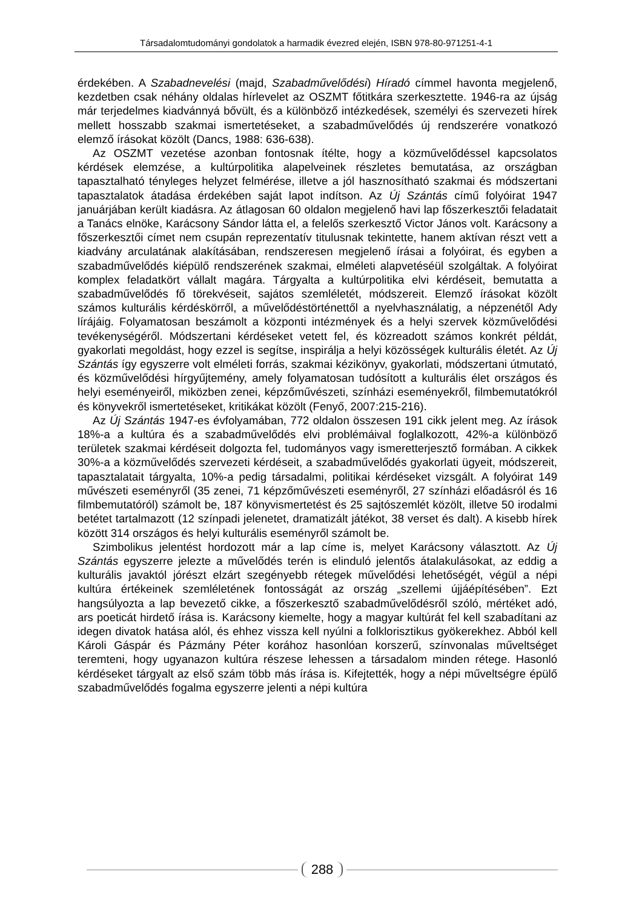Társadalomtudományi gondolatok a harmadik évezred elején, ISBN 978-80-971251-4-1
érdekében. A Szabadnevelési (majd, Szabadművelődési) Híradó címmel havonta megjelenő, kezdetben csak néhány oldalas hírlevelet az OSZMT főtitkára szerkesztette. 1946-ra az újság már terjedelmes kiadvánnyá bővült, és a különböző intézkedések, személyi és szervezeti hírek mellett hosszabb szakmai ismertetéseket, a szabadművelődés új rendszerére vonatkozó elemző írásokat közölt (Dancs, 1988: 636-638).
Az OSZMT vezetése azonban fontosnak ítélte, hogy a közművelődéssel kapcsolatos kérdések elemzése, a kultúrpolitika alapelveinek részletes bemutatása, az országban tapasztalható tényleges helyzet felmérése, illetve a jól hasznosítható szakmai és módszertani tapasztalatok átadása érdekében saját lapot indítson. Az Új Szántás című folyóirat 1947 januárjában került kiadásra. Az átlagosan 60 oldalon megjelenő havi lap főszerkesztői feladatait a Tanács elnöke, Karácsony Sándor látta el, a felelős szerkesztő Victor János volt. Karácsony a főszerkesztői címet nem csupán reprezentatív titulusnak tekintette, hanem aktívan részt vett a kiadvány arculatának alakításában, rendszeresen megjelenő írásai a folyóirat, és egyben a szabadművelődés kiépülő rendszerének szakmai, elméleti alapvetéséül szolgáltak. A folyóirat komplex feladatkört vállalt magára. Tárgyalta a kultúrpolitika elvi kérdéseit, bemutatta a szabadművelődés fő törekvéseit, sajátos szemléletét, módszereit. Elemző írásokat közölt számos kulturális kérdéskörről, a művelődéstörténettől a nyelvhasználatig, a népzenétől Ady lírájáig. Folyamatosan beszámolt a központi intézmények és a helyi szervek közművelődési tevékenységéről. Módszertani kérdéseket vetett fel, és közreadott számos konkrét példát, gyakorlati megoldást, hogy ezzel is segítse, inspirálja a helyi közösségek kulturális életét. Az Új Szántás így egyszerre volt elméleti forrás, szakmai kézikönyv, gyakorlati, módszertani útmutató, és közművelődési hírgyűjtemény, amely folyamatosan tudósított a kulturális élet országos és helyi eseményeiről, miközben zenei, képzőművészeti, színházi eseményekről, filmbemutatókról és könyvekről ismertetéseket, kritikákat közölt (Fenyő, 2007:215-216).
Az Új Szántás 1947-es évfolyamában, 772 oldalon összesen 191 cikk jelent meg. Az írások 18%-a a kultúra és a szabadművelődés elvi problémáival foglalkozott, 42%-a különböző területek szakmai kérdéseit dolgozta fel, tudományos vagy ismeretterjesztő formában. A cikkek 30%-a a közművelődés szervezeti kérdéseit, a szabadművelődés gyakorlati ügyeit, módszereit, tapasztalatait tárgyalta, 10%-a pedig társadalmi, politikai kérdéseket vizsgált. A folyóirat 149 művészeti eseményről (35 zenei, 71 képzőművészeti eseményről, 27 színházi előadásról és 16 filmbemutatóról) számolt be, 187 könyvismertetést és 25 sajtószemlét közölt, illetve 50 irodalmi betétet tartalmazott (12 színpadi jelenetet, dramatizált játékot, 38 verset és dalt). A kisebb hírek között 314 országos és helyi kulturális eseményről számolt be.
Szimbolikus jelentést hordozott már a lap címe is, melyet Karácsony választott. Az Új Szántás egyszerre jelezte a művelődés terén is elinduló jelentős átalakulásokat, az eddig a kulturális javaktól jórészt elzárt szegényebb rétegek művelődési lehetőségét, végül a népi kultúra értékeinek szemléletének fontosságát az ország „szellemi újjáépítésében”. Ezt hangsúlyozta a lap bevezető cikke, a főszerkesztő szabadművelődésről szóló, mértéket adó, ars poeticát hirdető írása is. Karácsony kiemelte, hogy a magyar kultúrát fel kell szabadítani az idegen divatok hatása alól, és ehhez vissza kell nyúlni a folklorisztikus gyökerekhez. Abból kell Károli Gáspár és Pázmány Péter korához hasonlóan korszerű, színvonalas műveltséget teremteni, hogy ugyanazon kultúra részese lehessen a társadalom minden rétege. Hasonló kérdéseket tárgyalt az első szám több más írása is. Kifejtették, hogy a népi műveltségre épülő szabadművelődés fogalma egyszerre jelenti a népi kultúra
288